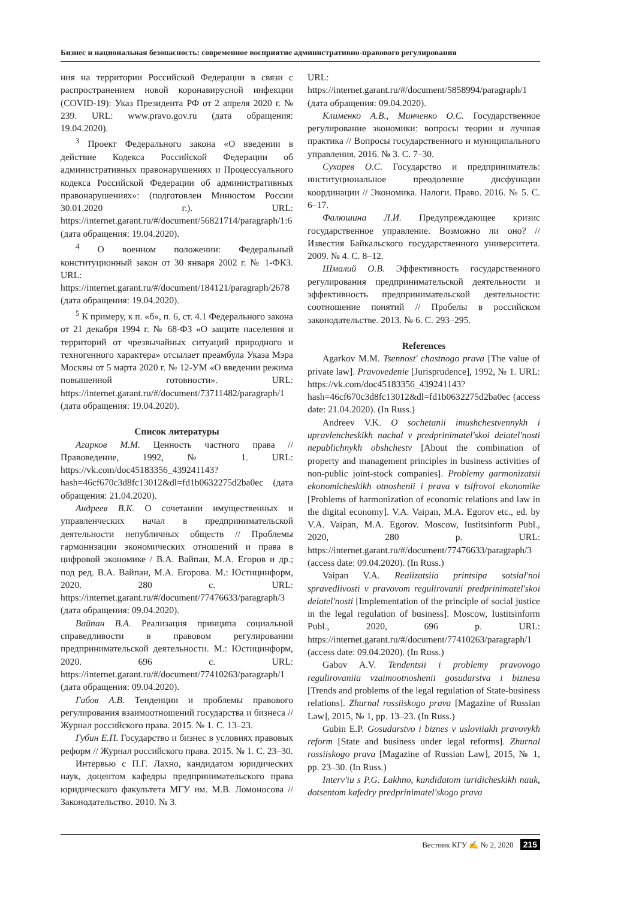Бизнес и национальная безопасность: современное восприятие административно-правового регулирования
ния на территории Российской Федерации в связи с распространением новой коронавирусной инфекции (COVID-19): Указ Президента РФ от 2 апреля 2020 г. № 239. URL: www.pravo.gov.ru (дата обращения: 19.04.2020).
<sup>3</sup> Проект Федерального закона «О введении в действие Кодекса Российской Федерации об административных правонарушениях и Процессуального кодекса Российской Федерации об административных правонарушениях»: (подготовлен Минюстом России 30.01.2020 г.). URL: https://internet.garant.ru/#/document/56821714/paragraph/1:6 (дата обращения: 19.04.2020).
<sup>4</sup> О военном положении: Федеральный конституционный закон от 30 января 2002 г. № 1-ФКЗ. URL: https://internet.garant.ru/#/document/184121/paragraph/2678 (дата обращения: 19.04.2020).
<sup>5</sup> К примеру, к п. «б», п. 6, ст. 4.1 Федерального закона от 21 декабря 1994 г. № 68-ФЗ «О защите населения и территорий от чрезвычайных ситуаций природного и техногенного характера» отсылает преамбула Указа Мэра Москвы от 5 марта 2020 г. № 12-УМ «О введении режима повышенной готовности». URL: https://internet.garant.ru/#/document/73711482/paragraph/1 (дата обращения: 19.04.2020).
Список литературы
Агарков М.М. Ценность частного права // Правоведение, 1992, № 1. URL: https://vk.com/doc45183356_439241143?hash=46cf670c3d8fc13012&dl=fd1b0632275d2ba0ec (дата обращения: 21.04.2020).
Андреев В.К. О сочетании имущественных и управленческих начал в предпринимательской деятельности непубличных обществ // Проблемы гармонизации экономических отношений и права в цифровой экономике / В.А. Вайпан, М.А. Егоров и др.; под ред. В.А. Вайпан, М.А. Егорова. М.: Юстицинформ, 2020. 280 с. URL: https://internet.garant.ru/#/document/77476633/paragraph/3 (дата обращения: 09.04.2020).
Вайпан В.А. Реализация принципа социальной справедливости в правовом регулировании предпринимательской деятельности. М.: Юстицинформ, 2020. 696 с. URL: https://internet.garant.ru/#/document/77410263/paragraph/1 (дата обращения: 09.04.2020).
Габов А.В. Тенденции и проблемы правового регулирования взаимоотношений государства и бизнеса // Журнал российского права. 2015. № 1. С. 13–23.
Губин Е.П. Государство и бизнес в условиях правовых реформ // Журнал российского права. 2015. № 1. С. 23–30.
Интервью с П.Г. Лахно, кандидатом юридических наук, доцентом кафедры предпринимательского права юридического факультета МГУ им. М.В. Ломоносова // Законодательство. 2010. № 3.
URL: https://internet.garant.ru/#/document/5858994/paragraph/1 (дата обращения: 09.04.2020).
Клименко А.В., Минченко О.С. Государственное регулирование экономики: вопросы теории и лучшая практика // Вопросы государственного и муниципального управления. 2016. № 3. С. 7–30.
Сухарев О.С. Государство и предприниматель: институциональное преодоление дисфункции координации // Экономика. Налоги. Право. 2016. № 5. С. 6–17.
Фалюшина Л.И. Предупреждающее кризис государственное управление. Возможно ли оно? // Известия Байкальского государственного университета. 2009. № 4. С. 8–12.
Шмалий О.В. Эффективность государственного регулирования предпринимательской деятельности и эффективность предпринимательской деятельности: соотношение понятий // Пробелы в российском законодательстве. 2013. № 6. С. 293–295.
References
Agarkov M.M. Tsennost' chastnogo prava [The value of private law]. Pravovedenie [Jurisprudence], 1992, № 1. URL: https://vk.com/doc45183356_439241143?hash=46cf670c3d8fc13012&dl=fd1b0632275d2ba0ec (access date: 21.04.2020). (In Russ.)
Andreev V.K. O sochetanii imushchestvennykh i upravlencheskikh nachal v predprinimatel'skoi deiatel'nosti nepublichnykh obshchestv [About the combination of property and management principles in business activities of non-public joint-stock companies]. Problemy garmonizatsii ekonomicheskikh otnoshenii i prava v tsifrovoi ekonomike [Problems of harmonization of economic relations and law in the digital economy]. V.A. Vaipan, M.A. Egorov etc., ed. by V.A. Vaipan, M.A. Egorov. Moscow, Iustitsinform Publ., 2020, 280 p. URL: https://internet.garant.ru/#/document/77476633/paragraph/3 (access date: 09.04.2020). (In Russ.)
Vaipan V.A. Realizatsiia printsipa sotsial'noi spravedlivosti v pravovom regulirovanii predprinimatel'skoi deiatel'nosti [Implementation of the principle of social justice in the legal regulation of business]. Moscow, Iustitsinform Publ., 2020, 696 p. URL: https://internet.garant.ru/#/document/77410263/paragraph/1 (access date: 09.04.2020). (In Russ.)
Gabov A.V. Tendentsii i problemy pravovogo regulirovaniia vzaimootnoshenii gosudarstva i biznesa [Trends and problems of the legal regulation of State-business relations]. Zhurnal rossiiskogo prava [Magazine of Russian Law], 2015, № 1, pp. 13–23. (In Russ.)
Gubin E.P. Gosudarstvo i biznes v usloviiakh pravovykh reform [State and business under legal reforms]. Zhurnal rossiiskogo prava [Magazine of Russian Law], 2015, № 1, pp. 23–30. (In Russ.)
Interv'iu s P.G. Lakhno, kandidatom iuridicheskikh nauk, dotsentom kafedry predprinimatel'skogo prava
Вестник КГУ ✍ № 2, 2020 215